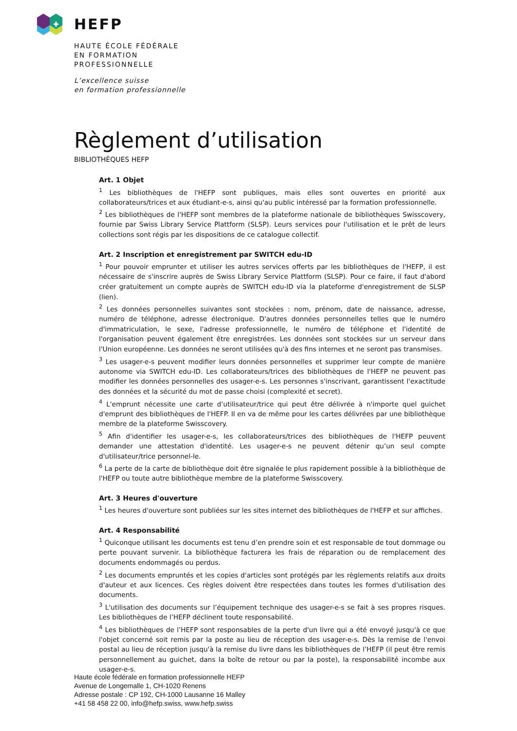HEFP
HAUTE ÉCOLE FÉDÉRALE
EN FORMATION
PROFESSIONNELLE
L’excellence suisse
en formation professionnelle
Règlement d’utilisation
BIBLIOTHÈQUES HEFP
Art. 1 Objet
<sup>1</sup> Les bibliothèques de l'HEFP sont publiques, mais elles sont ouvertes en priorité aux collaborateurs/trices et aux étudiant-e-s, ainsi qu'au public intéressé par la formation professionnelle.
<sup>2</sup> Les bibliothèques de l'HEFP sont membres de la plateforme nationale de bibliothèques Swisscovery, fournie par Swiss Library Service Plattform (SLSP). Leurs services pour l'utilisation et le prêt de leurs collections sont régis par les dispositions de ce catalogue collectif.
Art. 2 Inscription et enregistrement par SWITCH edu-ID
<sup>1</sup> Pour pouvoir emprunter et utiliser les autres services offerts par les bibliothèques de l'HEFP, il est nécessaire de s'inscrire auprès de Swiss Library Service Plattform (SLSP). Pour ce faire, il faut d'abord créer gratuitement un compte auprès de SWITCH edu-ID via la plateforme d'enregistrement de SLSP (lien).
<sup>2</sup> Les données personnelles suivantes sont stockées : nom, prénom, date de naissance, adresse, numéro de téléphone, adresse électronique. D'autres données personnelles telles que le numéro d'immatriculation, le sexe, l'adresse professionnelle, le numéro de téléphone et l'identité de l'organisation peuvent également être enregistrées. Les données sont stockées sur un serveur dans l'Union européenne. Les données ne seront utilisées qu'à des fins internes et ne seront pas transmises.
<sup>3</sup> Les usager-e-s peuvent modifier leurs données personnelles et supprimer leur compte de manière autonome via SWITCH edu-ID. Les collaborateurs/trices des bibliothèques de l'HEFP ne peuvent pas modifier les données personnelles des usager-e-s. Les personnes s'inscrivant, garantissent l'exactitude des données et la sécurité du mot de passe choisi (complexité et secret).
<sup>4</sup> L'emprunt nécessite une carte d’utilisateur/trice qui peut être délivrée à n'importe quel guichet d'emprunt des bibliothèques de l'HEFP. Il en va de même pour les cartes délivrées par une bibliothèque membre de la plateforme Swisscovery.
<sup>5</sup> Afin d'identifier les usager-e-s, les collaborateurs/trices des bibliothèques de l'HEFP peuvent demander une attestation d'identité. Les usager-e-s ne peuvent détenir qu’un seul compte d'utilisateur/trice personnel-le.
<sup>6</sup> La perte de la carte de bibliothèque doit être signalée le plus rapidement possible à la bibliothèque de l'HEFP ou toute autre bibliothèque membre de la plateforme Swisscovery.
Art. 3 Heures d'ouverture
<sup>1</sup> Les heures d'ouverture sont publiées sur les sites internet des bibliothèques de l'HEFP et sur affiches.
Art. 4 Responsabilité
<sup>1</sup> Quiconque utilisant les documents est tenu d’en prendre soin et est responsable de tout dommage ou perte pouvant survenir. La bibliothèque facturera les frais de réparation ou de remplacement des documents endommagés ou perdus.
<sup>2</sup> Les documents empruntés et les copies d'articles sont protégés par les règlements relatifs aux droits d'auteur et aux licences. Ces règles doivent être respectées dans toutes les formes d'utilisation des documents.
<sup>3</sup> L'utilisation des documents sur l’équipement technique des usager-e-s se fait à ses propres risques. Les bibliothèques de l’HEFP déclinent toute responsabilité.
<sup>4</sup> Les bibliothèques de l’HEFP sont responsables de la perte d'un livre qui a été envoyé jusqu'à ce que l'objet concerné soit remis par la poste au lieu de réception des usager-e-s. Dès la remise de l'envoi postal au lieu de réception jusqu'à la remise du livre dans les bibliothèques de l’HEFP (il peut être remis personnellement au guichet, dans la boîte de retour ou par la poste), la responsabilité incombe aux usager-e-s.
Haute école fédérale en formation professionnelle HEFP
Avenue de Longemalle 1, CH-1020 Renens
Adresse postale : CP 192, CH-1000 Lausanne 16 Malley
+41 58 458 22 00, info@hefp.swiss, www.hefp.swiss